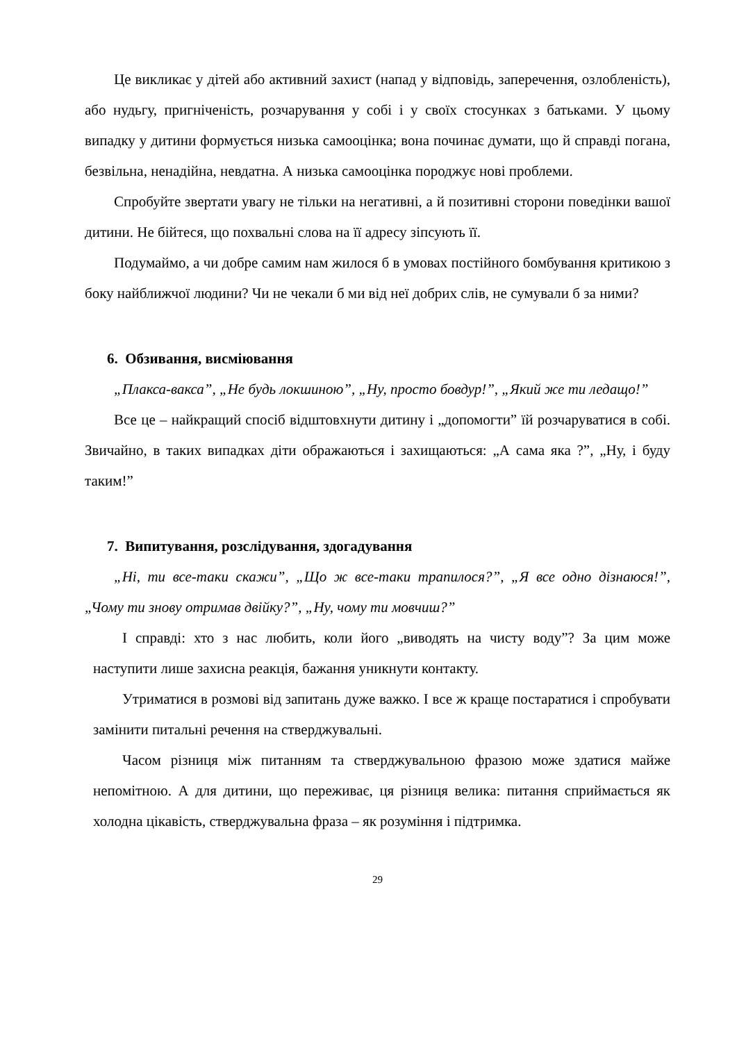Це викликає у дітей або активний захист (напад у відповідь, заперечення, озлобленість), або нудьгу, пригніченість, розчарування у собі і у своїх стосунках з батьками. У цьому випадку у дитини формується низька самооцінка; вона починає думати, що й справді погана, безвільна, ненадійна, невдатна. А низька самооцінка породжує нові проблеми.
Спробуйте звертати увагу не тільки на негативні, а й позитивні сторони поведінки вашої дитини. Не бійтеся, що похвальні слова на її адресу зіпсують її.
Подумаймо, а чи добре самим нам жилося б в умовах постійного бомбування критикою з боку найближчої людини? Чи не чекали б ми від неї добрих слів, не сумували б за ними?
6. Обзивання, висміювання
„Плакса-вакса”, „Не будь локшиною”, „Ну, просто бовдур!”, „Який же ти ледащо!”
Все це – найкращий спосіб відштовхнути дитину і „допомогти” їй розчаруватися в собі. Звичайно, в таких випадках діти ображаються і захищаються: „А сама яка ?”, „Ну, і буду таким!”
7. Випитування, розслідування, здогадування
„Ні, ти все-таки скажи”, „Що ж все-таки трапилося?”, „Я все одно дізнаюся!”, „Чому ти знову отримав двійку?”, „Ну, чому ти мовчиш?”
І справді: хто з нас любить, коли його „виводять на чисту воду”? За цим може наступити лише захисна реакція, бажання уникнути контакту.
Утриматися в розмові від запитань дуже важко. І все ж краще постаратися і спробувати замінити питальні речення на стверджувальні.
Часом різниця між питанням та стверджувальною фразою може здатися майже непомітною. А для дитини, що переживає, ця різниця велика: питання сприймається як холодна цікавість, стверджувальна фраза – як розуміння і підтримка.
29